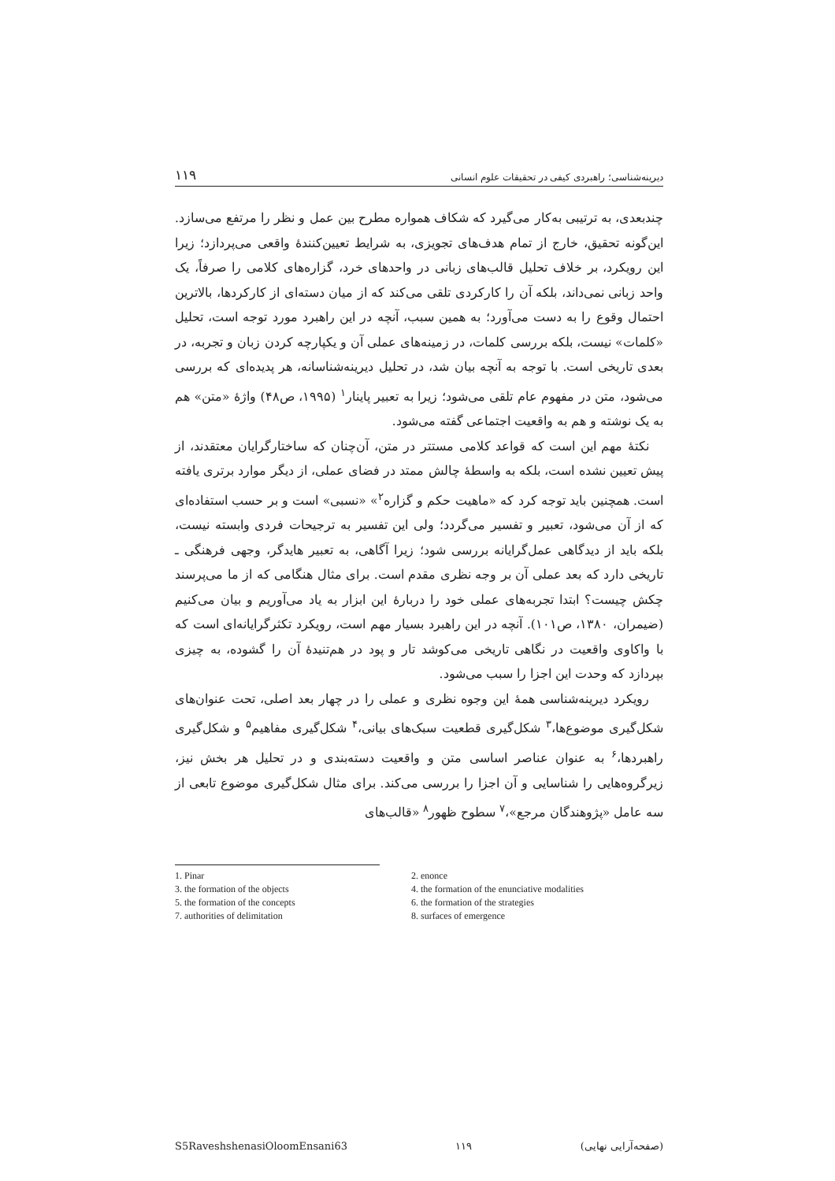دیرینه‌شناسی؛ راهبردی کیفی در تحقیقات علوم انسانی ۱۱۹
چندبعدی، به ترتیبی به‌کار می‌گیرد که شکاف همواره مطرح بین عمل و نظر را مرتفع می‌سازد. این‌گونه تحقیق، خارج از تمام هدف‌های تجویزی، به شرایط تعیین‌کنندهٔ واقعی می‌پردازد؛ زیرا این رویکرد، بر خلاف تحلیل قالب‌های زبانی در واحدهای خرد، گزاره‌های کلامی را صرفاً، یک واحد زبانی نمی‌داند، بلکه آن را کارکردی تلقی می‌کند که از میان دسته‌ای از کارکردها، بالاترین احتمال وقوع را به دست می‌آورد؛ به همین سبب، آنچه در این راهبرد مورد توجه است، تحلیل «کلمات» نیست، بلکه بررسی کلمات، در زمینه‌های عملی آن و یکپارچه کردن زبان و تجربه، در بعدی تاریخی است. با توجه به آنچه بیان شد، در تحلیل دیرینه‌شناسانه، هر پدیده‌ای که بررسی می‌شود، متن در مفهوم عام تلقی می‌شود؛ زیرا به تعبیر پاینار<sup>۱</sup> (۱۹۹۵، ص۴۸) واژهٔ «متن» هم به یک نوشته و هم به واقعیت اجتماعی گفته می‌شود.
نکتهٔ مهم این است که قواعد کلامی مستتر در متن، آن‌چنان که ساختارگرایان معتقدند، از پیش تعیین نشده است، بلکه به واسطهٔ چالش ممتد در فضای عملی، از دیگر موارد برتری یافته است. همچنین باید توجه کرد که «ماهیت حکم و گزاره<sup>۲</sup>» «نسبی» است و بر حسب استفاده‌ای که از آن می‌شود، تعبیر و تفسیر می‌گردد؛ ولی این تفسیر به ترجیحات فردی وابسته نیست، بلکه باید از دیدگاهی عمل‌گرایانه بررسی شود؛ زیرا آگاهی، به تعبیر هایدگر، وجهی فرهنگی ـ تاریخی دارد که بعد عملی آن بر وجه نظری مقدم است. برای مثال هنگامی که از ما می‌پرسند چکش چیست؟ ابتدا تجربه‌های عملی خود را دربارهٔ این ابزار به یاد می‌آوریم و بیان می‌کنیم (ضیمران، ۱۳۸۰، ص۱۰۱). آنچه در این راهبرد بسیار مهم است، رویکرد تکثرگرایانه‌ای است که با واکاوی واقعیت در نگاهی تاریخی می‌کوشد تار و پود در هم‌تنیدهٔ آن را گشوده، به چیزی بپردازد که وحدت این اجزا را سبب می‌شود.
رویکرد دیرینه‌شناسی همهٔ این وجوه نظری و عملی را در چهار بعد اصلی، تحت عنوان‌های شکل‌گیری موضوع‌ها،<sup>۳</sup> شکل‌گیری قطعیت سبک‌های بیانی،<sup>۴</sup> شکل‌گیری مفاهیم<sup>۵</sup> و شکل‌گیری راهبردها،<sup>۶</sup> به عنوان عناصر اساسی متن و واقعیت دسته‌بندی و در تحلیل هر بخش نیز، زیرگروه‌هایی را شناسایی و آن اجزا را بررسی می‌کند. برای مثال شکل‌گیری موضوع تابعی از سه عامل «پژوهندگان مرجع»،<sup>۷</sup> سطوح ظهور<sup>۸</sup> «قالب‌های
1. Pinar
2. enonce
3. the formation of the objects
4. the formation of the enunciative modalities
5. the formation of the concepts
6. the formation of the strategies
7. authorities of delimitation
8. surfaces of emergence
S5RaveshshenasiOloomEnsani63 ۱۱۹ (صفحه‌آرایی نهایی)